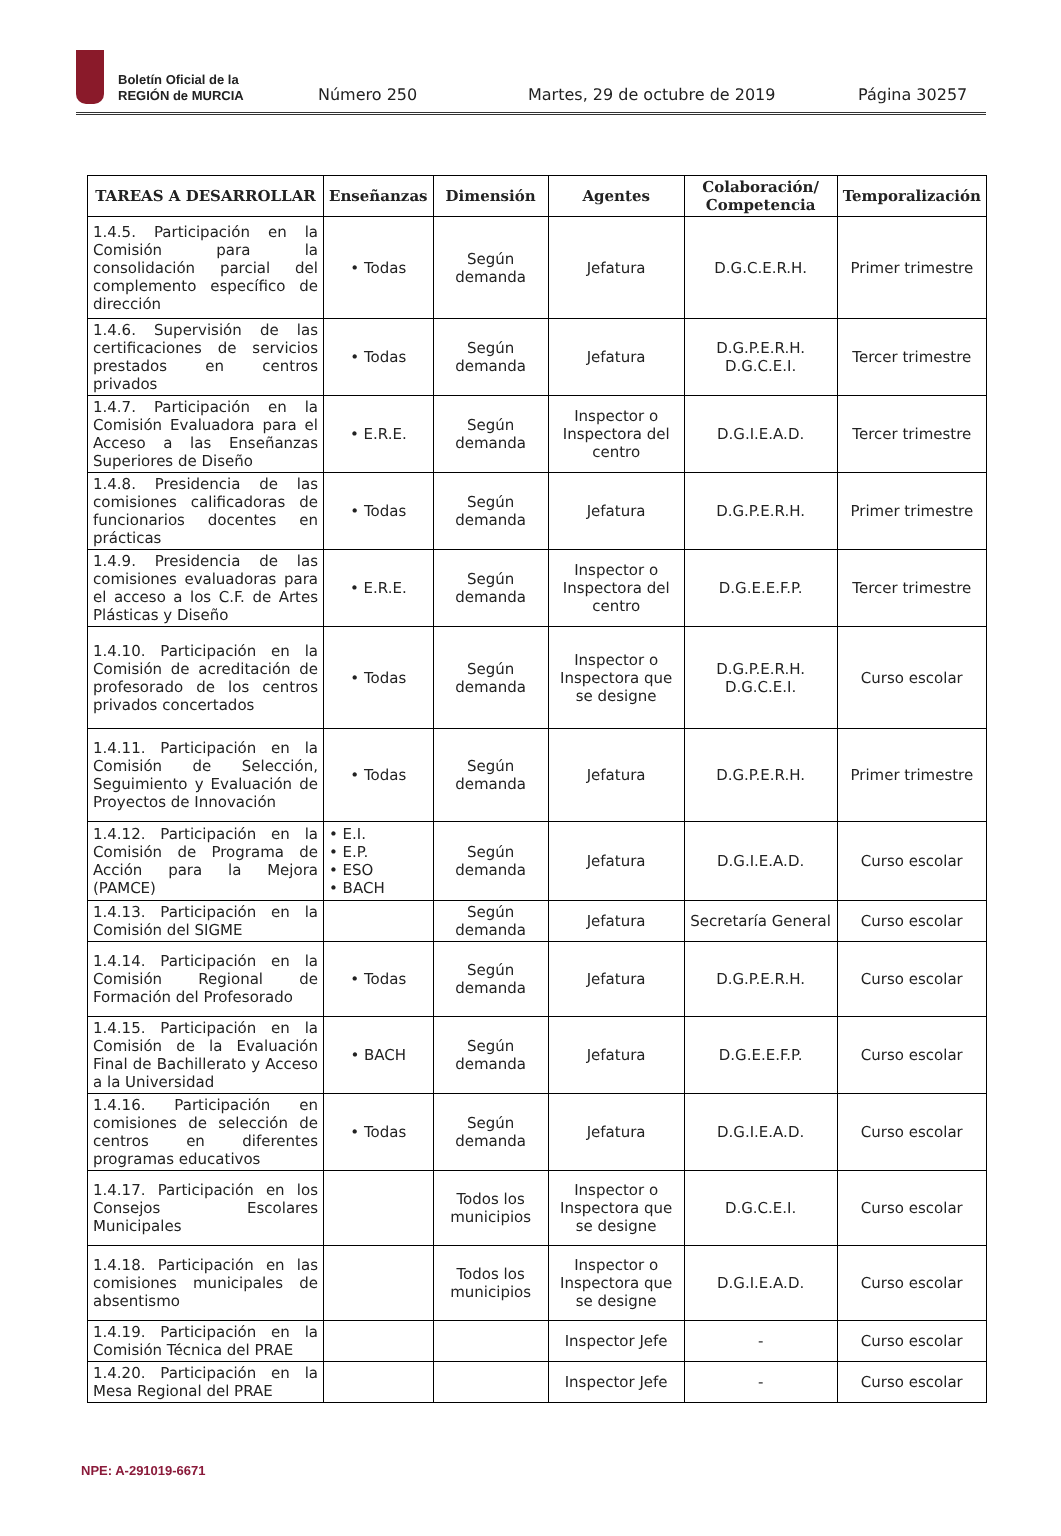Boletín Oficial de la
REGIÓN de MURCIA
Número 250 Martes, 29 de octubre de 2019 Página 30257
| TAREAS A DESARROLLAR | Enseñanzas | Dimensión | Agentes | Colaboración/ Competencia | Temporalización |
| --- | --- | --- | --- | --- | --- |
| 1.4.5. Participación en la Comisión para la consolidación parcial del complemento específico de dirección | • Todas | Según demanda | Jefatura | D.G.C.E.R.H. | Primer trimestre |
| 1.4.6. Supervisión de las certificaciones de servicios prestados en centros privados | • Todas | Según demanda | Jefatura | D.G.P.E.R.H. D.G.C.E.I. | Tercer trimestre |
| 1.4.7. Participación en la Comisión Evaluadora para el Acceso a las Enseñanzas Superiores de Diseño | • E.R.E. | Según demanda | Inspector o Inspectora del centro | D.G.I.E.A.D. | Tercer trimestre |
| 1.4.8. Presidencia de las comisiones calificadoras de funcionarios docentes en prácticas | • Todas | Según demanda | Jefatura | D.G.P.E.R.H. | Primer trimestre |
| 1.4.9. Presidencia de las comisiones evaluadoras para el acceso a los C.F. de Artes Plásticas y Diseño | • E.R.E. | Según demanda | Inspector o Inspectora del centro | D.G.E.E.F.P. | Tercer trimestre |
| 1.4.10. Participación en la Comisión de acreditación de profesorado de los centros privados concertados | • Todas | Según demanda | Inspector o Inspectora que se designe | D.G.P.E.R.H. D.G.C.E.I. | Curso escolar |
| 1.4.11. Participación en la Comisión de Selección, Seguimiento y Evaluación de Proyectos de Innovación | • Todas | Según demanda | Jefatura | D.G.P.E.R.H. | Primer trimestre |
| 1.4.12. Participación en la Comisión de Programa de Acción para la Mejora (PAMCE) | • E.I. • E.P. • ESO • BACH | Según demanda | Jefatura | D.G.I.E.A.D. | Curso escolar |
| 1.4.13. Participación en la Comisión del SIGME | | Según demanda | Jefatura | Secretaría General | Curso escolar |
| 1.4.14. Participación en la Comisión Regional de Formación del Profesorado | • Todas | Según demanda | Jefatura | D.G.P.E.R.H. | Curso escolar |
| 1.4.15. Participación en la Comisión de la Evaluación Final de Bachillerato y Acceso a la Universidad | • BACH | Según demanda | Jefatura | D.G.E.E.F.P. | Curso escolar |
| 1.4.16. Participación en comisiones de selección de centros en diferentes programas educativos | • Todas | Según demanda | Jefatura | D.G.I.E.A.D. | Curso escolar |
| 1.4.17. Participación en los Consejos Escolares Municipales | | Todos los municipios | Inspector o Inspectora que se designe | D.G.C.E.I. | Curso escolar |
| 1.4.18. Participación en las comisiones municipales de absentismo | | Todos los municipios | Inspector o Inspectora que se designe | D.G.I.E.A.D. | Curso escolar |
| 1.4.19. Participación en la Comisión Técnica del PRAE | | | Inspector Jefe | - | Curso escolar |
| 1.4.20. Participación en la Mesa Regional del PRAE | | | Inspector Jefe | - | Curso escolar |
NPE: A-291019-6671